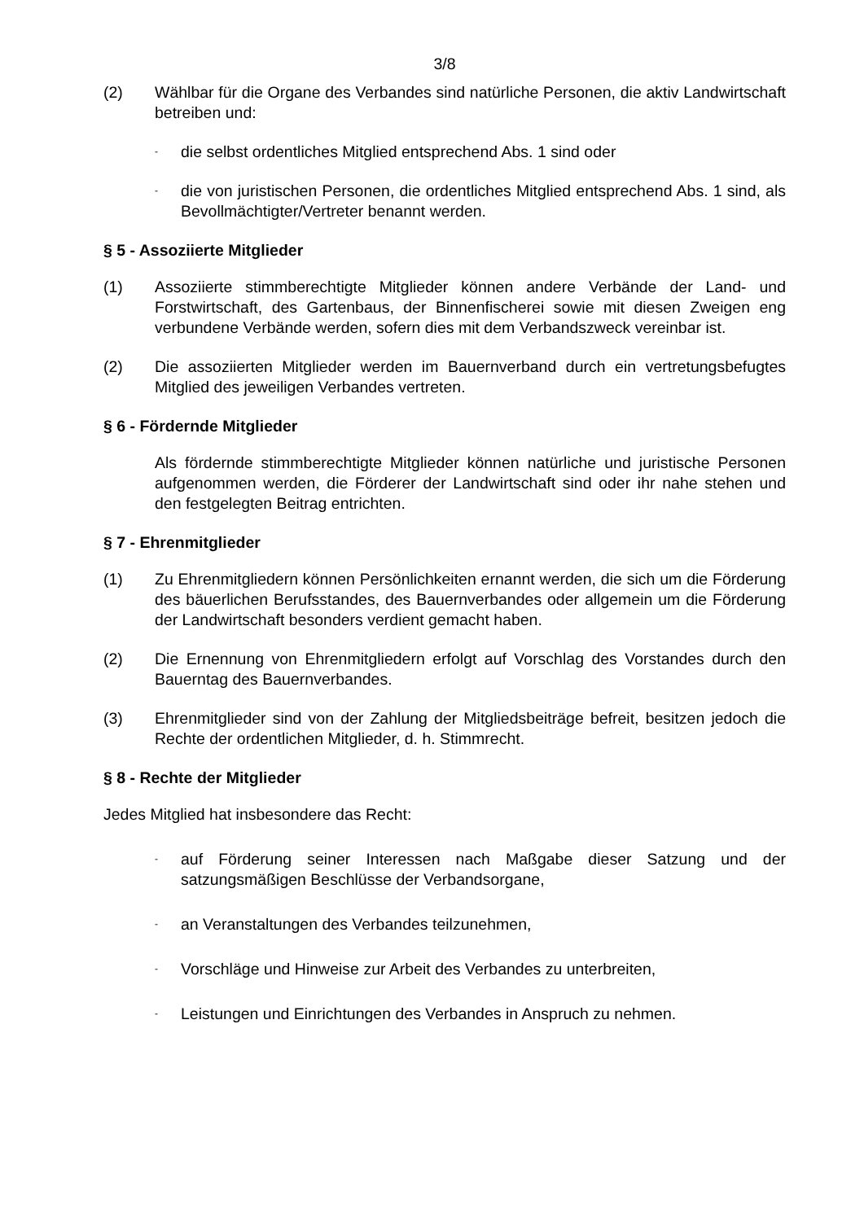3/8
(2) Wählbar für die Organe des Verbandes sind natürliche Personen, die aktiv Landwirtschaft betreiben und:
-
die selbst ordentliches Mitglied entsprechend Abs. 1 sind oder
-
die von juristischen Personen, die ordentliches Mitglied entsprechend Abs. 1 sind, als Bevollmächtigter/Vertreter benannt werden.
§ 5 - Assoziierte Mitglieder
(1) Assoziierte stimmberechtigte Mitglieder können andere Verbände der Land- und Forstwirtschaft, des Gartenbaus, der Binnenfischerei sowie mit diesen Zweigen eng verbundene Verbände werden, sofern dies mit dem Verbandszweck vereinbar ist.
(2) Die assoziierten Mitglieder werden im Bauernverband durch ein vertretungsbefugtes Mitglied des jeweiligen Verbandes vertreten.
§ 6 - Fördernde Mitglieder
Als fördernde stimmberechtigte Mitglieder können natürliche und juristische Personen aufgenommen werden, die Förderer der Landwirtschaft sind oder ihr nahe stehen und den festgelegten Beitrag entrichten.
§ 7 - Ehrenmitglieder
(1) Zu Ehrenmitgliedern können Persönlichkeiten ernannt werden, die sich um die Förderung des bäuerlichen Berufsstandes, des Bauernverbandes oder allgemein um die Förderung der Landwirtschaft besonders verdient gemacht haben.
(2) Die Ernennung von Ehrenmitgliedern erfolgt auf Vorschlag des Vorstandes durch den Bauerntag des Bauernverbandes.
(3) Ehrenmitglieder sind von der Zahlung der Mitgliedsbeiträge befreit, besitzen jedoch die Rechte der ordentlichen Mitglieder, d. h. Stimmrecht.
§ 8 - Rechte der Mitglieder
Jedes Mitglied hat insbesondere das Recht:
-
auf Förderung seiner Interessen nach Maßgabe dieser Satzung und der satzungsmäßigen Beschlüsse der Verbandsorgane,
-
an Veranstaltungen des Verbandes teilzunehmen,
-
Vorschläge und Hinweise zur Arbeit des Verbandes zu unterbreiten,
-
Leistungen und Einrichtungen des Verbandes in Anspruch zu nehmen.